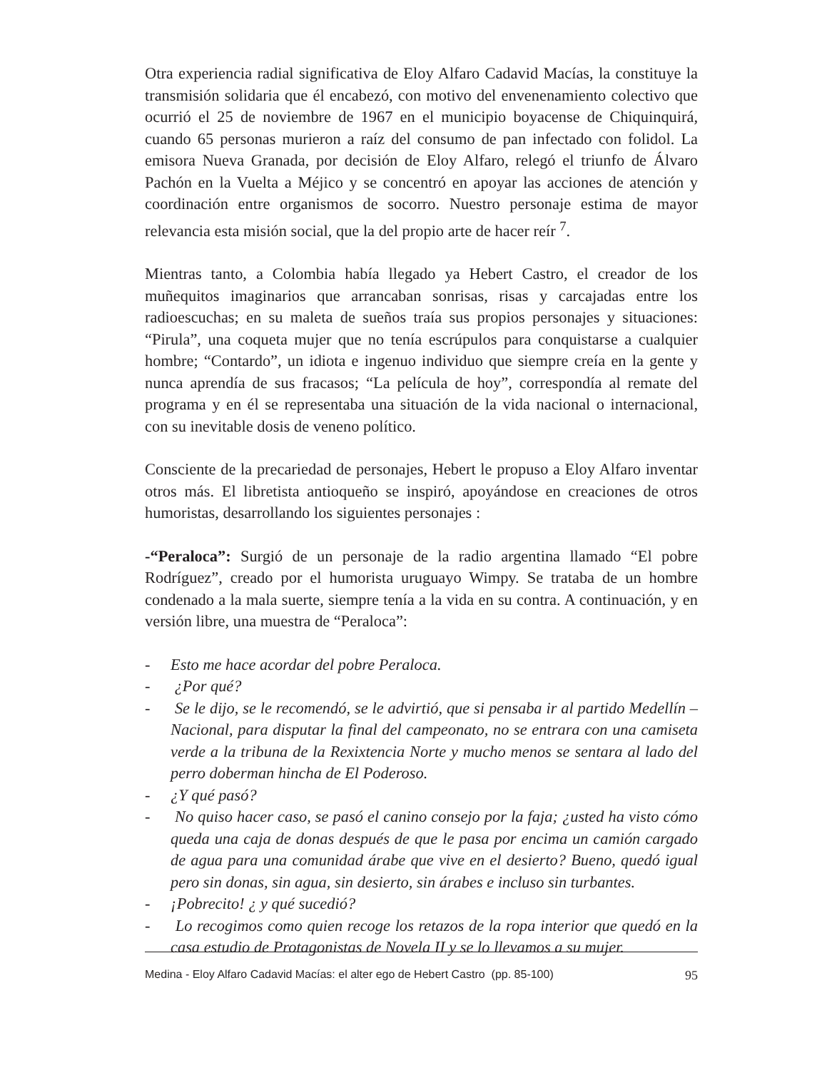Otra experiencia radial significativa de Eloy Alfaro Cadavid Macías, la constituye la transmisión solidaria que él encabezó, con motivo del envenenamiento colectivo que ocurrió el 25 de noviembre de 1967 en el municipio boyacense de Chiquinquirá, cuando 65 personas murieron a raíz del consumo de pan infectado con folidol. La emisora Nueva Granada, por decisión de Eloy Alfaro, relegó el triunfo de Álvaro Pachón en la Vuelta a Méjico y se concentró en apoyar las acciones de atención y coordinación entre organismos de socorro. Nuestro personaje estima de mayor relevancia esta misión social, que la del propio arte de hacer reír <sup>7</sup>.
Mientras tanto, a Colombia había llegado ya Hebert Castro, el creador de los muñequitos imaginarios que arrancaban sonrisas, risas y carcajadas entre los radioescuchas; en su maleta de sueños traía sus propios personajes y situaciones: “Pirula”, una coqueta mujer que no tenía escrúpulos para conquistarse a cualquier hombre; “Contardo”, un idiota e ingenuo individuo que siempre creía en la gente y nunca aprendía de sus fracasos; “La película de hoy”, correspondía al remate del programa y en él se representaba una situación de la vida nacional o internacional, con su inevitable dosis de veneno político.
Consciente de la precariedad de personajes, Hebert le propuso a Eloy Alfaro inventar otros más. El libretista antioqueño se inspiró, apoyándose en creaciones de otros humoristas, desarrollando los siguientes personajes :
-“Peraloca”: Surgió de un personaje de la radio argentina llamado “El pobre Rodríguez”, creado por el humorista uruguayo Wimpy. Se trataba de un hombre condenado a la mala suerte, siempre tenía a la vida en su contra. A continuación, y en versión libre, una muestra de “Peraloca”:
- Esto me hace acordar del pobre Peraloca.
- ¿Por qué?
- Se le dijo, se le recomendó, se le advirtió, que si pensaba ir al partido Medellín – Nacional, para disputar la final del campeonato, no se entrara con una camiseta verde a la tribuna de la Rexixtencia Norte y mucho menos se sentara al lado del perro doberman hincha de El Poderoso.
- ¿Y qué pasó?
- No quiso hacer caso, se pasó el canino consejo por la faja; ¿usted ha visto cómo queda una caja de donas después de que le pasa por encima un camión cargado de agua para una comunidad árabe que vive en el desierto? Bueno, quedó igual pero sin donas, sin agua, sin desierto, sin árabes e incluso sin turbantes.
- ¡Pobrecito! ¿ y qué sucedió?
- Lo recogimos como quien recoge los retazos de la ropa interior que quedó en la casa estudio de Protagonistas de Novela II y se lo llevamos a su mujer.
Medina - Eloy Alfaro Cadavid Macías: el alter ego de Hebert Castro (pp. 85-100) 95